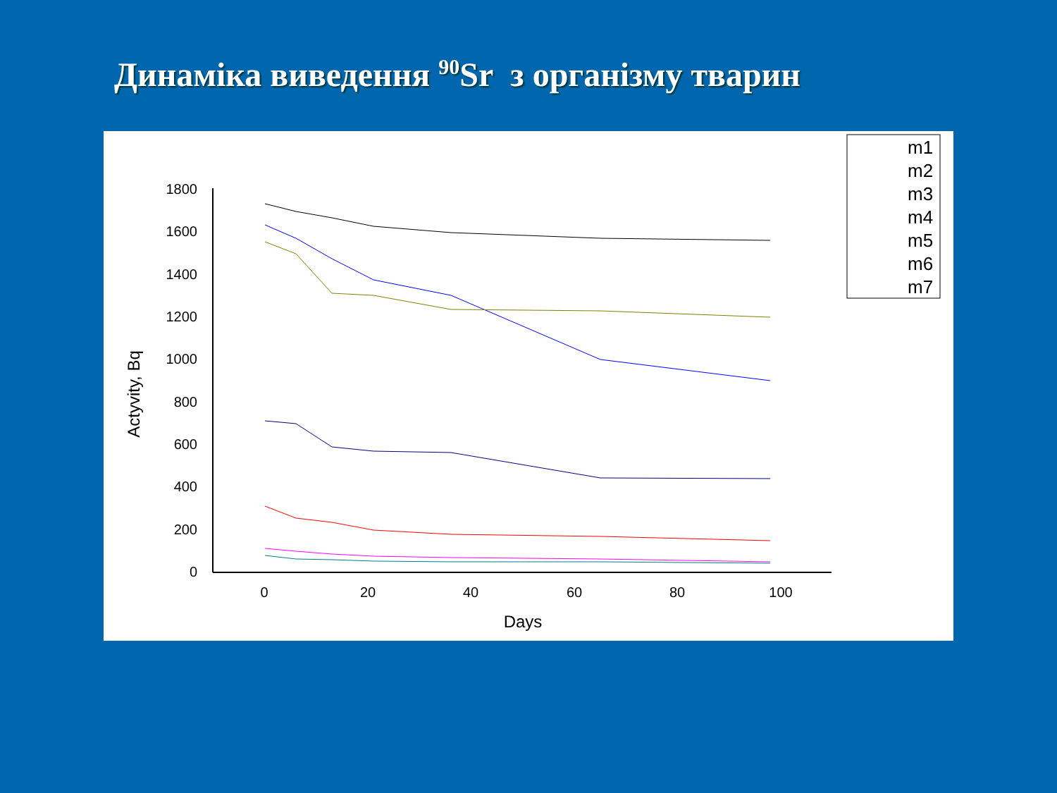Динаміка виведення <sup>90</sup>Sr з організму тварин
1800
1600
1400
1200
1000
800
600
400
200
0
0
20
40
60
80
100
Days
Actyvity, Bq
m1
m2
m3
m4
m5
m6
m7